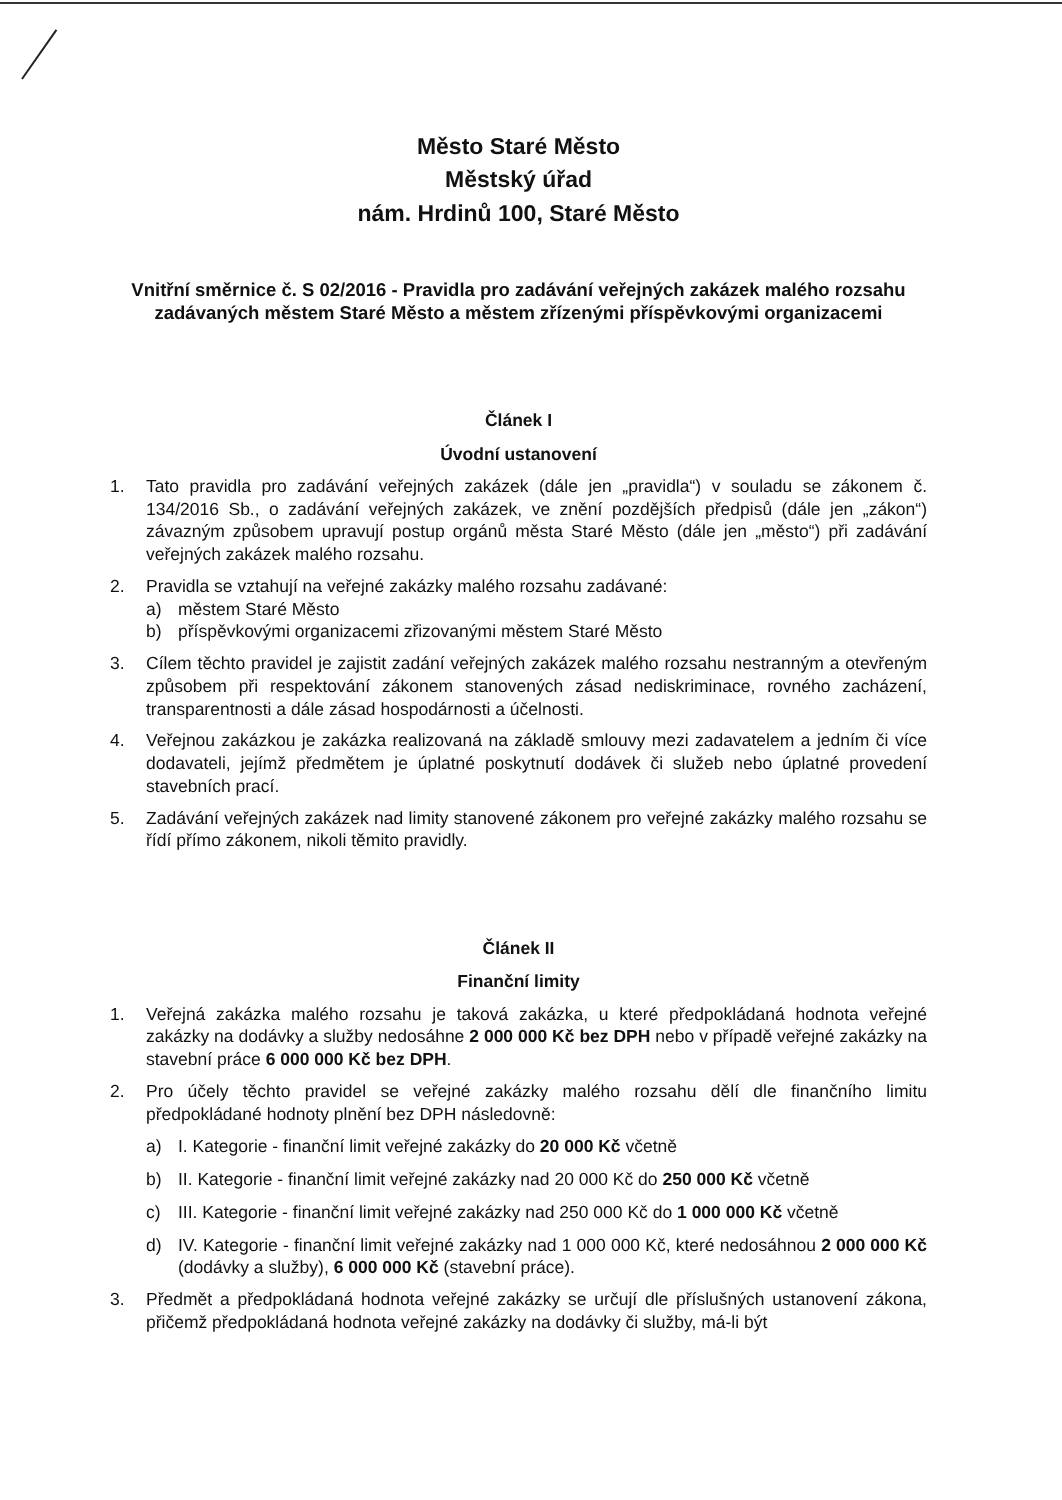Město Staré Město
Městský úřad
nám. Hrdinů 100, Staré Město
Vnitřní směrnice č. S 02/2016 - Pravidla pro zadávání veřejných zakázek malého rozsahu zadávaných městem Staré Město a městem zřízenými příspěvkovými organizacemi
Článek I
Úvodní ustanovení
1. Tato pravidla pro zadávání veřejných zakázek (dále jen „pravidla“) v souladu se zákonem č. 134/2016 Sb., o zadávání veřejných zakázek, ve znění pozdějších předpisů (dále jen „zákon“) závazným způsobem upravují postup orgánů města Staré Město (dále jen „město“) při zadávání veřejných zakázek malého rozsahu.
2. Pravidla se vztahují na veřejné zakázky malého rozsahu zadávané:
a) městem Staré Město
b) příspěvkovými organizacemi zřizovanými městem Staré Město
3. Cílem těchto pravidel je zajistit zadání veřejných zakázek malého rozsahu nestranným a otevřeným způsobem při respektování zákonem stanovených zásad nediskriminace, rovného zacházení, transparentnosti a dále zásad hospodárnosti a účelnosti.
4. Veřejnou zakázkou je zakázka realizovaná na základě smlouvy mezi zadavatelem a jedním či více dodavateli, jejímž předmětem je úplatné poskytnutí dodávek či služeb nebo úplatné provedení stavebních prací.
5. Zadávání veřejných zakázek nad limity stanovené zákonem pro veřejné zakázky malého rozsahu se řídí přímo zákonem, nikoli těmito pravidly.
Článek II
Finanční limity
1. Veřejná zakázka malého rozsahu je taková zakázka, u které předpokládaná hodnota veřejné zakázky na dodávky a služby nedosáhne 2 000 000 Kč bez DPH nebo v případě veřejné zakázky na stavební práce 6 000 000 Kč bez DPH.
2. Pro účely těchto pravidel se veřejné zakázky malého rozsahu dělí dle finančního limitu předpokládané hodnoty plnění bez DPH následovně:
a) I. Kategorie - finanční limit veřejné zakázky do 20 000 Kč včetně
b) II. Kategorie - finanční limit veřejné zakázky nad 20 000 Kč do 250 000 Kč včetně
c) III. Kategorie - finanční limit veřejné zakázky nad 250 000 Kč do 1 000 000 Kč včetně
d) IV. Kategorie - finanční limit veřejné zakázky nad 1 000 000 Kč, které nedosáhnou 2 000 000 Kč (dodávky a služby), 6 000 000 Kč (stavební práce).
3. Předmět a předpokládaná hodnota veřejné zakázky se určují dle příslušných ustanovení zákona, přičemž předpokládaná hodnota veřejné zakázky na dodávky či služby, má-li být